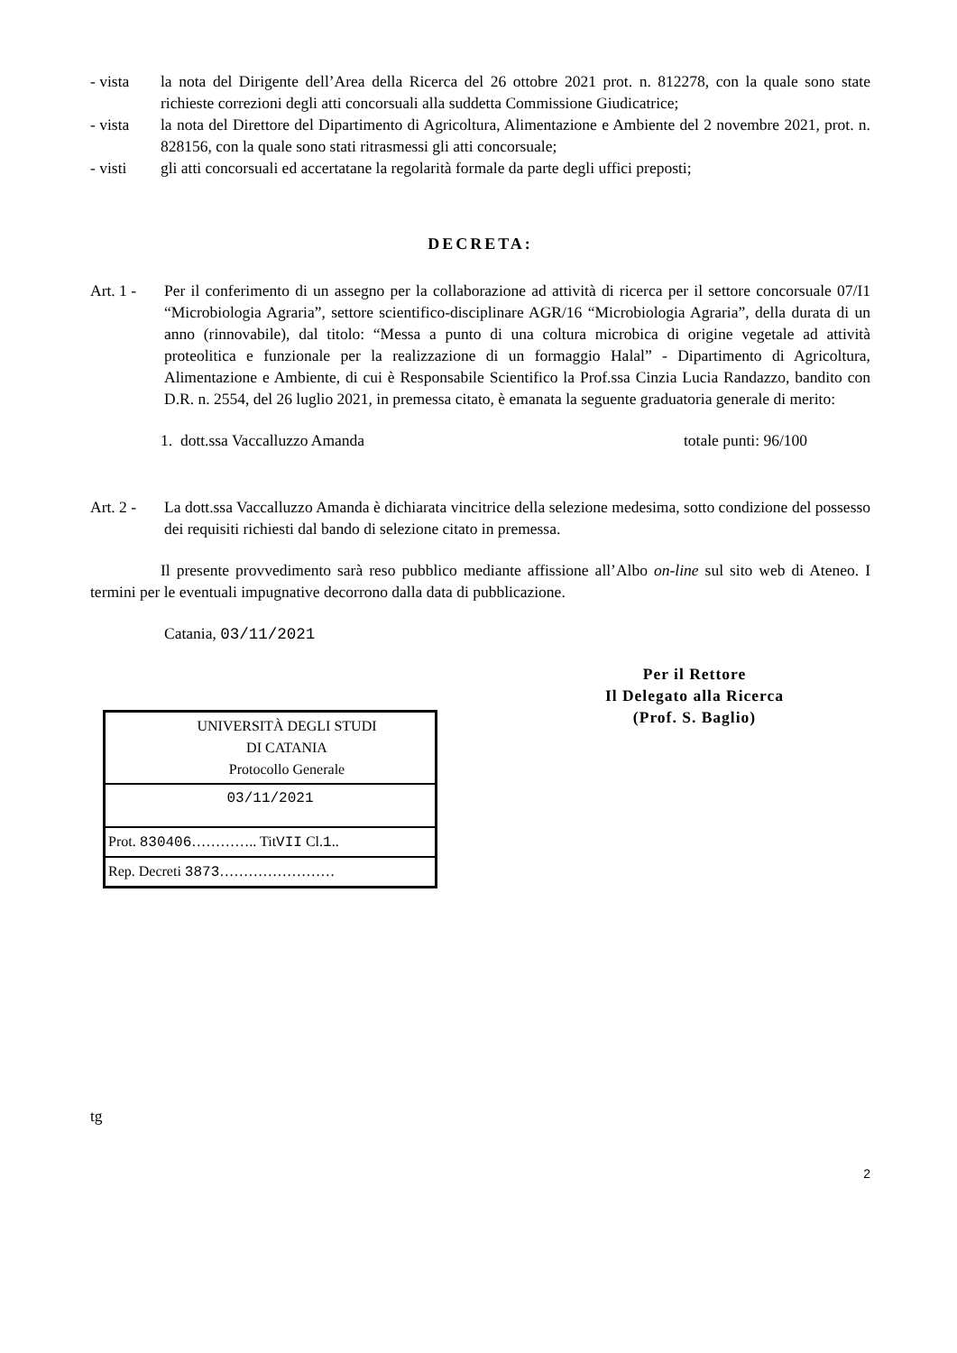- vista la nota del Dirigente dell’Area della Ricerca del 26 ottobre 2021 prot. n. 812278, con la quale sono state richieste correzioni degli atti concorsuali alla suddetta Commissione Giudicatrice;
- vista la nota del Direttore del Dipartimento di Agricoltura, Alimentazione e Ambiente del 2 novembre 2021, prot. n. 828156, con la quale sono stati ritrasmessi gli atti concorsuale;
- visti gli atti concorsuali ed accertatane la regolarità formale da parte degli uffici preposti;
DECRETA:
Art. 1 -
Per il conferimento di un assegno per la collaborazione ad attività di ricerca per il settore concorsuale 07/I1 “Microbiologia Agraria”, settore scientifico-disciplinare AGR/16 “Microbiologia Agraria”, della durata di un anno (rinnovabile), dal titolo: “Messa a punto di una coltura microbica di origine vegetale ad attività proteolitica e funzionale per la realizzazione di un formaggio Halal” - Dipartimento di Agricoltura, Alimentazione e Ambiente, di cui è Responsabile Scientifico la Prof.ssa Cinzia Lucia Randazzo, bandito con D.R. n. 2554, del 26 luglio 2021, in premessa citato, è emanata la seguente graduatoria generale di merito:
1. dott.ssa Vaccalluzzo Amanda totale punti: 96/100
Art. 2 -
La dott.ssa Vaccalluzzo Amanda è dichiarata vincitrice della selezione medesima, sotto condizione del possesso dei requisiti richiesti dal bando di selezione citato in premessa.
Il presente provvedimento sarà reso pubblico mediante affissione all’Albo on-line sul sito web di Ateneo. I termini per le eventuali impugnative decorrono dalla data di pubblicazione.
Catania, 03/11/2021
Per il Rettore
Il Delegato alla Ricerca
(Prof. S. Baglio)
UNIVERSITÀ DEGLI STUDI
DI CATANIA
Protocollo Generale
03/11/2021
Prot. 830406………….. TitVII Cl.1..
Rep. Decreti 3873……………………
tg
2